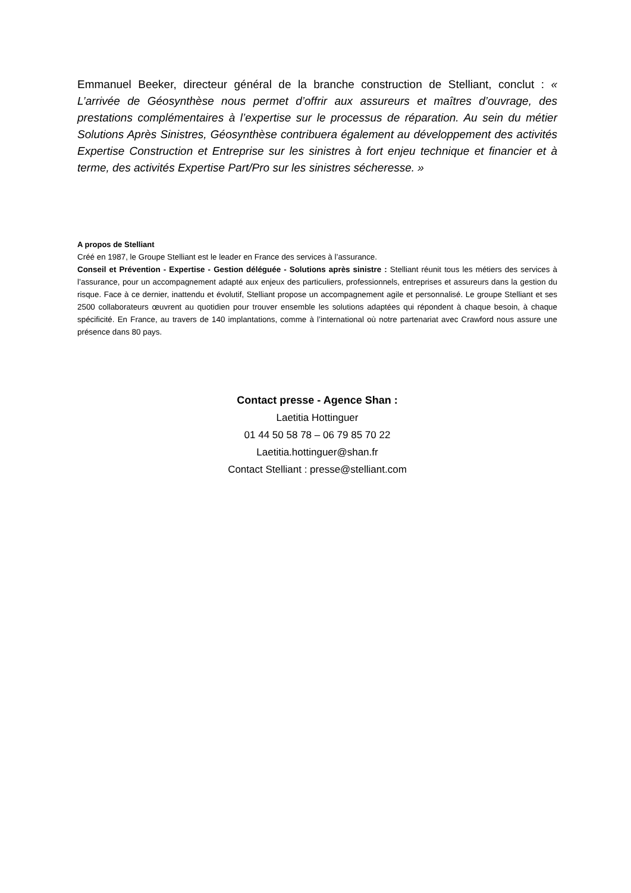Emmanuel Beeker, directeur général de la branche construction de Stelliant, conclut : « L’arrivée de Géosynthèse nous permet d’offrir aux assureurs et maîtres d’ouvrage, des prestations complémentaires à l’expertise sur le processus de réparation. Au sein du métier Solutions Après Sinistres, Géosynthèse contribuera également au développement des activités Expertise Construction et Entreprise sur les sinistres à fort enjeu technique et financier et à terme, des activités Expertise Part/Pro sur les sinistres sécheresse. »
A propos de Stelliant
Créé en 1987, le Groupe Stelliant est le leader en France des services à l’assurance.
Conseil et Prévention - Expertise - Gestion déléguée - Solutions après sinistre : Stelliant réunit tous les métiers des services à l’assurance, pour un accompagnement adapté aux enjeux des particuliers, professionnels, entreprises et assureurs dans la gestion du risque. Face à ce dernier, inattendu et évolutif, Stelliant propose un accompagnement agile et personnalisé. Le groupe Stelliant et ses 2500 collaborateurs œuvrent au quotidien pour trouver ensemble les solutions adaptées qui répondent à chaque besoin, à chaque spécificité. En France, au travers de 140 implantations, comme à l’international où notre partenariat avec Crawford nous assure une présence dans 80 pays.
Contact presse - Agence Shan :
Laetitia Hottinguer
01 44 50 58 78 – 06 79 85 70 22
Laetitia.hottinguer@shan.fr
Contact Stelliant : presse@stelliant.com